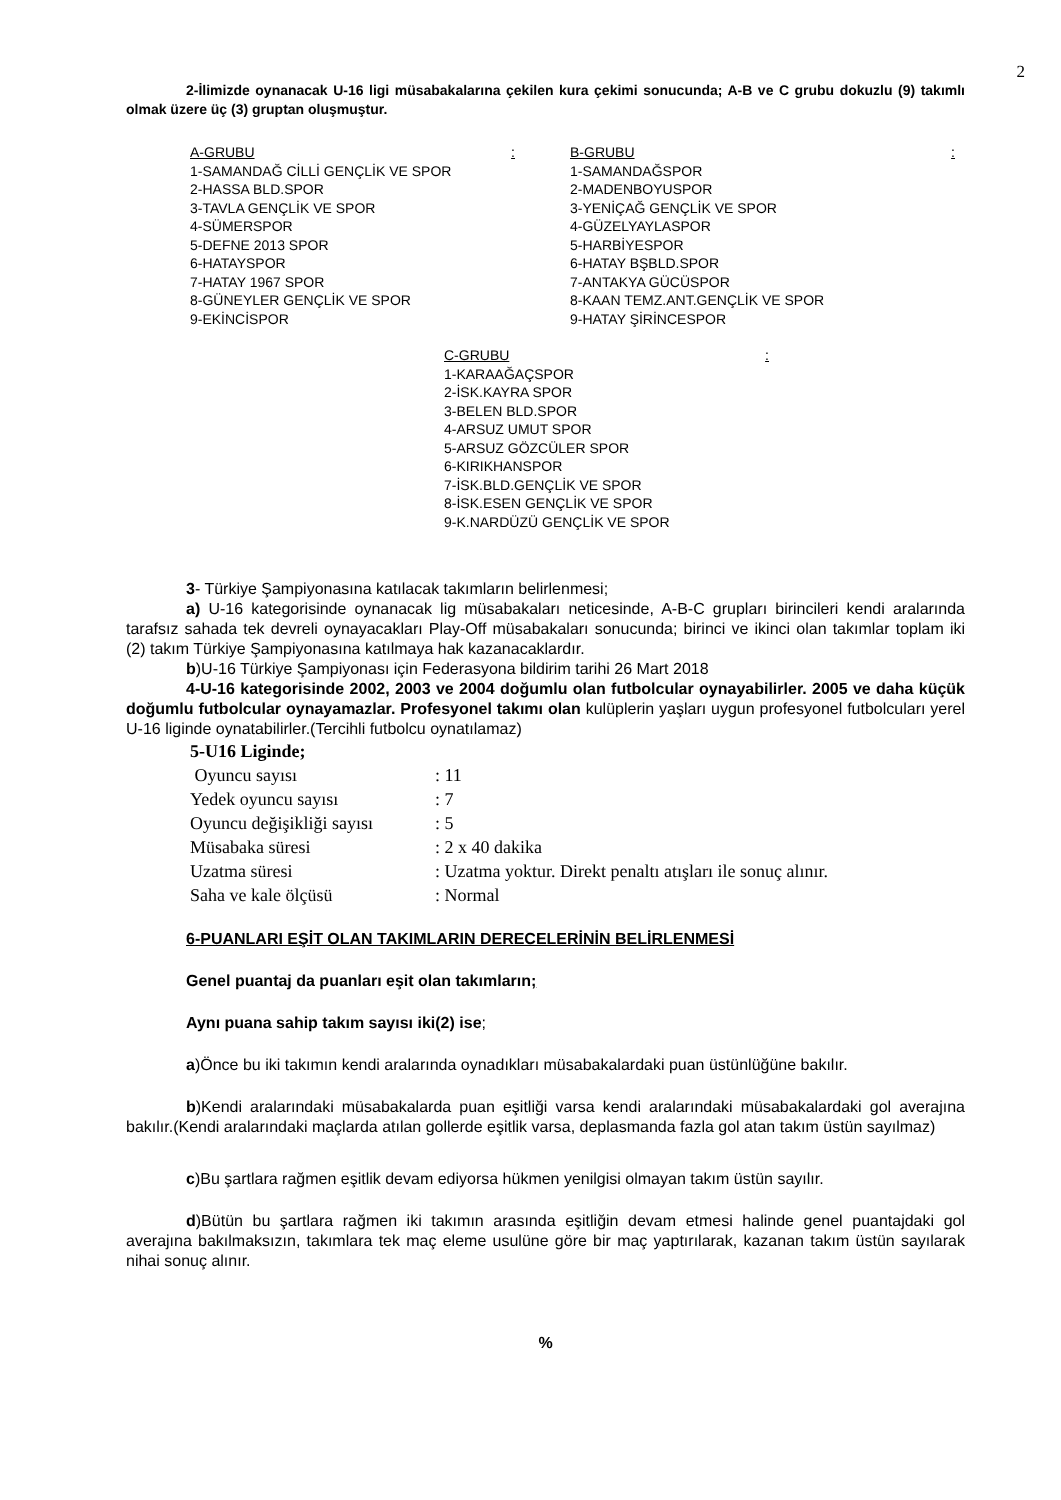2
2-İlimizde oynanacak U-16 ligi müsabakalarına çekilen kura çekimi sonucunda; A-B ve C grubu dokuzlu (9) takımlı olmak üzere üç (3) gruptan oluşmuştur.
A-GRUBU:
1-SAMANDAĞ CİLLİ GENÇLİK VE SPOR
2-HASSA BLD.SPOR
3-TAVLA GENÇLİK VE SPOR
4-SÜMERSPOR
5-DEFNE 2013 SPOR
6-HATAYSPOR
7-HATAY 1967 SPOR
8-GÜNEYLER GENÇLİK VE SPOR
9-EKİNCİSPOR
B-GRUBU:
1-SAMANDAĞSPOR
2-MADENBOYUSPOR
3-YENİÇAĞ GENÇLİK VE SPOR
4-GÜZELYAYLASPOR
5-HARBİYESPOR
6-HATAY BŞBLD.SPOR
7-ANTAKYA GÜCÜSPOR
8-KAAN TEMZ.ANT.GENÇLİK VE SPOR
9-HATAY ŞİRİNCESPOR
C-GRUBU:
1-KARAAĞAÇSPOR
2-İSK.KAYRA SPOR
3-BELEN BLD.SPOR
4-ARSUZ UMUT SPOR
5-ARSUZ GÖZCÜLER SPOR
6-KIRIKHANSPOR
7-İSK.BLD.GENÇLİK VE SPOR
8-İSK.ESEN GENÇLİK VE SPOR
9-K.NARDÜZÜ GENÇLİK VE SPOR
3- Türkiye Şampiyonasına katılacak takımların belirlenmesi;
a) U-16 kategorisinde oynanacak lig müsabakaları neticesinde, A-B-C grupları birincileri kendi aralarında tarafsız sahada tek devreli oynayacakları Play-Off müsabakaları sonucunda; birinci ve ikinci olan takımlar toplam iki (2) takım Türkiye Şampiyonasına katılmaya hak kazanacaklardır.
b)U-16 Türkiye Şampiyonası için Federasyona bildirim tarihi 26 Mart 2018
4-U-16 kategorisinde 2002, 2003 ve 2004 doğumlu olan futbolcular oynayabilirler. 2005 ve daha küçük doğumlu futbolcular oynayamazlar. Profesyonel takımı olan kulüplerin yaşları uygun profesyonel futbolcuları yerel U-16 liginde oynatabilirler.(Tercihli futbolcu oynatılamaz)
5-U16 Liginde;
| Oyuncu sayısı | : 11 |
| Yedek oyuncu sayısı | : 7 |
| Oyuncu değişikliği sayısı | : 5 |
| Müsabaka süresi | : 2 x 40 dakika |
| Uzatma süresi | : Uzatma yoktur. Direkt penaltı atışları ile sonuç alınır. |
| Saha ve kale ölçüsü | : Normal |
6-PUANLARI EŞİT OLAN TAKIMLARIN DERECELERİNİN BELİRLENMESİ
Genel puantaj da puanları eşit olan takımların;
Aynı puana sahip takım sayısı iki(2) ise;
a)Önce bu iki takımın kendi aralarında oynadıkları müsabakalardaki puan üstünlüğüne bakılır.
b)Kendi aralarındaki müsabakalarda puan eşitliği varsa kendi aralarındaki müsabakalardaki gol averajına bakılır.(Kendi aralarındaki maçlarda atılan gollerde eşitlik varsa, deplasmanda fazla gol atan takım üstün sayılmaz)
c)Bu şartlara rağmen eşitlik devam ediyorsa hükmen yenilgisi olmayan takım üstün sayılır.
d)Bütün bu şartlara rağmen iki takımın arasında eşitliğin devam etmesi halinde genel puantajdaki gol averajına bakılmaksızın, takımlara tek maç eleme usulüne göre bir maç yaptırılarak, kazanan takım üstün sayılarak nihai sonuç alınır.
%